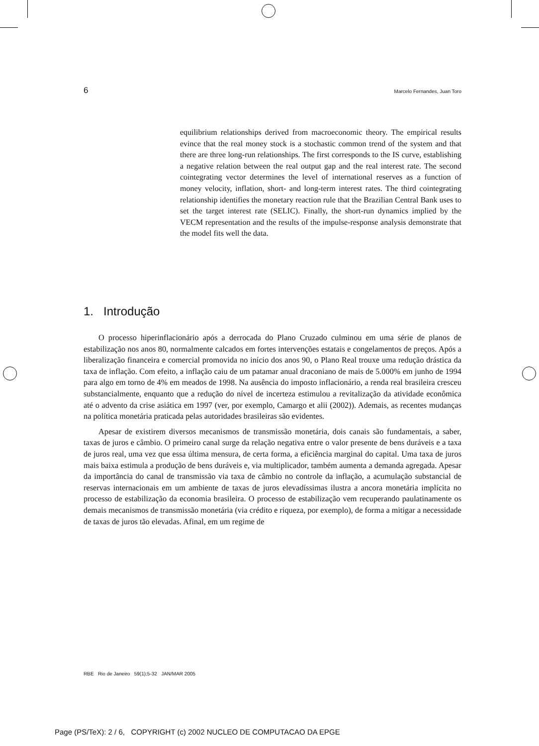6 Marcelo Fernandes, Juan Toro
equilibrium relationships derived from macroeconomic theory. The empirical results evince that the real money stock is a stochastic common trend of the system and that there are three long-run relationships. The first corresponds to the IS curve, establishing a negative relation between the real output gap and the real interest rate. The second cointegrating vector determines the level of international reserves as a function of money velocity, inflation, short- and long-term interest rates. The third cointegrating relationship identifies the monetary reaction rule that the Brazilian Central Bank uses to set the target interest rate (SELIC). Finally, the short-run dynamics implied by the VECM representation and the results of the impulse-response analysis demonstrate that the model fits well the data.
1. Introdução
O processo hiperinflacionário após a derrocada do Plano Cruzado culminou em uma série de planos de estabilização nos anos 80, normalmente calcados em fortes intervenções estatais e congelamentos de preços. Após a liberalização financeira e comercial promovida no início dos anos 90, o Plano Real trouxe uma redução drástica da taxa de inflação. Com efeito, a inflação caiu de um patamar anual draconiano de mais de 5.000% em junho de 1994 para algo em torno de 4% em meados de 1998. Na ausência do imposto inflacionário, a renda real brasileira cresceu substancialmente, enquanto que a redução do nível de incerteza estimulou a revitalização da atividade econômica até o advento da crise asiática em 1997 (ver, por exemplo, Camargo et alii (2002)). Ademais, as recentes mudanças na política monetária praticada pelas autoridades brasileiras são evidentes.
Apesar de existirem diversos mecanismos de transmissão monetária, dois canais são fundamentais, a saber, taxas de juros e câmbio. O primeiro canal surge da relação negativa entre o valor presente de bens duráveis e a taxa de juros real, uma vez que essa última mensura, de certa forma, a eficiência marginal do capital. Uma taxa de juros mais baixa estimula a produção de bens duráveis e, via multiplicador, também aumenta a demanda agregada. Apesar da importância do canal de transmissão via taxa de câmbio no controle da inflação, a acumulação substancial de reservas internacionais em um ambiente de taxas de juros elevadíssimas ilustra a ancora monetária implícita no processo de estabilização da economia brasileira. O processo de estabilização vem recuperando paulatinamente os demais mecanismos de transmissão monetária (via crédito e riqueza, por exemplo), de forma a mitigar a necessidade de taxas de juros tão elevadas. Afinal, em um regime de
RBE Rio de Janeiro 59(1):5-32 JAN/MAR 2005
Page (PS/TeX): 2 / 6, COPYRIGHT (c) 2002 NUCLEO DE COMPUTACAO DA EPGE